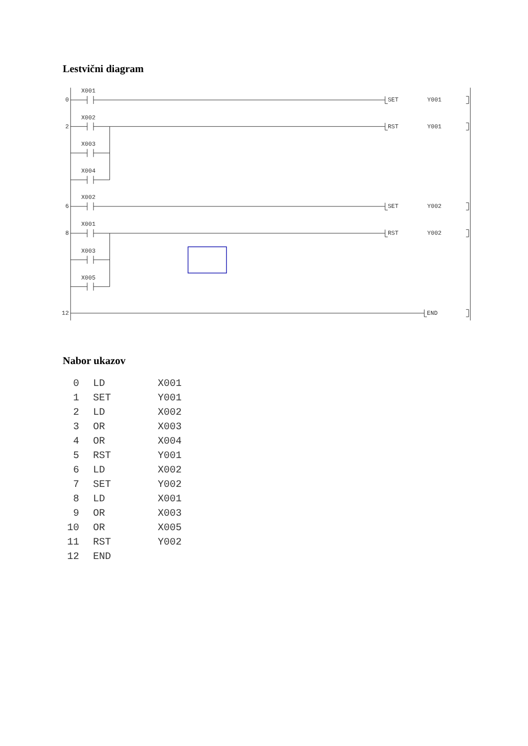Lestvični diagram
X001
0
SET
Y001
X002
2
RST
Y001
X003
X004
X002
6
SET
Y002
X001
8
RST
Y002
X003
X005
12
END
Nabor ukazov
| 0 | LD | X001 |
| 1 | SET | Y001 |
| 2 | LD | X002 |
| 3 | OR | X003 |
| 4 | OR | X004 |
| 5 | RST | Y001 |
| 6 | LD | X002 |
| 7 | SET | Y002 |
| 8 | LD | X001 |
| 9 | OR | X003 |
| 10 | OR | X005 |
| 11 | RST | Y002 |
| 12 | END | |